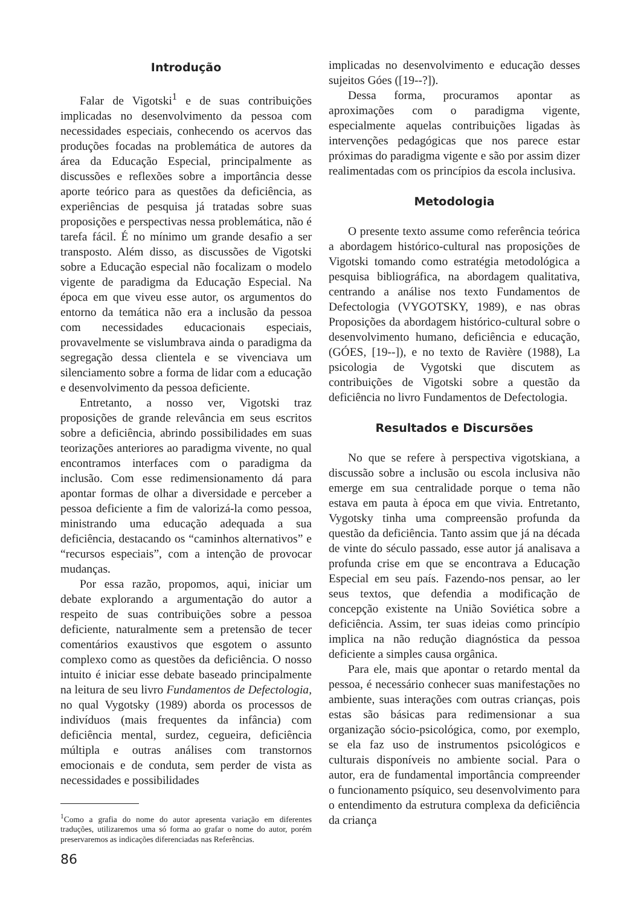Introdução
Falar de Vigotski<sup>1</sup> e de suas contribuições implicadas no desenvolvimento da pessoa com necessidades especiais, conhecendo os acervos das produções focadas na problemática de autores da área da Educação Especial, principalmente as discussões e reflexões sobre a importância desse aporte teórico para as questões da deficiência, as experiências de pesquisa já tratadas sobre suas proposições e perspectivas nessa problemática, não é tarefa fácil. É no mínimo um grande desafio a ser transposto. Além disso, as discussões de Vigotski sobre a Educação especial não focalizam o modelo vigente de paradigma da Educação Especial. Na época em que viveu esse autor, os argumentos do entorno da temática não era a inclusão da pessoa com necessidades educacionais especiais, provavelmente se vislumbrava ainda o paradigma da segregação dessa clientela e se vivenciava um silenciamento sobre a forma de lidar com a educação e desenvolvimento da pessoa deficiente.
Entretanto, a nosso ver, Vigotski traz proposições de grande relevância em seus escritos sobre a deficiência, abrindo possibilidades em suas teorizações anteriores ao paradigma vivente, no qual encontramos interfaces com o paradigma da inclusão. Com esse redimensionamento dá para apontar formas de olhar a diversidade e perceber a pessoa deficiente a fim de valorizá-la como pessoa, ministrando uma educação adequada a sua deficiência, destacando os “caminhos alternativos” e “recursos especiais”, com a intenção de provocar mudanças.
Por essa razão, propomos, aqui, iniciar um debate explorando a argumentação do autor a respeito de suas contribuições sobre a pessoa deficiente, naturalmente sem a pretensão de tecer comentários exaustivos que esgotem o assunto complexo como as questões da deficiência. O nosso intuito é iniciar esse debate baseado principalmente na leitura de seu livro Fundamentos de Defectologia, no qual Vygotsky (1989) aborda os processos de indivíduos (mais frequentes da infância) com deficiência mental, surdez, cegueira, deficiência múltipla e outras análises com transtornos emocionais e de conduta, sem perder de vista as necessidades e possibilidades
<sup>1</sup> Como a grafia do nome do autor apresenta variação em diferentes traduções, utilizaremos uma só forma ao grafar o nome do autor, porém preservaremos as indicações diferenciadas nas Referências.
implicadas no desenvolvimento e educação desses sujeitos Góes ([19--?]).
Dessa forma, procuramos apontar as aproximações com o paradigma vigente, especialmente aquelas contribuições ligadas às intervenções pedagógicas que nos parece estar próximas do paradigma vigente e são por assim dizer realimentadas com os princípios da escola inclusiva.
Metodologia
O presente texto assume como referência teórica a abordagem histórico-cultural nas proposições de Vigotski tomando como estratégia metodológica a pesquisa bibliográfica, na abordagem qualitativa, centrando a análise nos texto Fundamentos de Defectologia (VYGOTSKY, 1989), e nas obras Proposições da abordagem histórico-cultural sobre o desenvolvimento humano, deficiência e educação, (GÓES, [19--]), e no texto de Ravière (1988), La psicologia de Vygotski que discutem as contribuições de Vigotski sobre a questão da deficiência no livro Fundamentos de Defectologia.
Resultados e Discursões
No que se refere à perspectiva vigotskiana, a discussão sobre a inclusão ou escola inclusiva não emerge em sua centralidade porque o tema não estava em pauta à época em que vivia. Entretanto, Vygotsky tinha uma compreensão profunda da questão da deficiência. Tanto assim que já na década de vinte do século passado, esse autor já analisava a profunda crise em que se encontrava a Educação Especial em seu país. Fazendo-nos pensar, ao ler seus textos, que defendia a modificação de concepção existente na União Soviética sobre a deficiência. Assim, ter suas ideias como princípio implica na não redução diagnóstica da pessoa deficiente a simples causa orgânica.
Para ele, mais que apontar o retardo mental da pessoa, é necessário conhecer suas manifestações no ambiente, suas interações com outras crianças, pois estas são básicas para redimensionar a sua organização sócio-psicológica, como, por exemplo, se ela faz uso de instrumentos psicológicos e culturais disponíveis no ambiente social. Para o autor, era de fundamental importância compreender o funcionamento psíquico, seu desenvolvimento para o entendimento da estrutura complexa da deficiência da criança
86